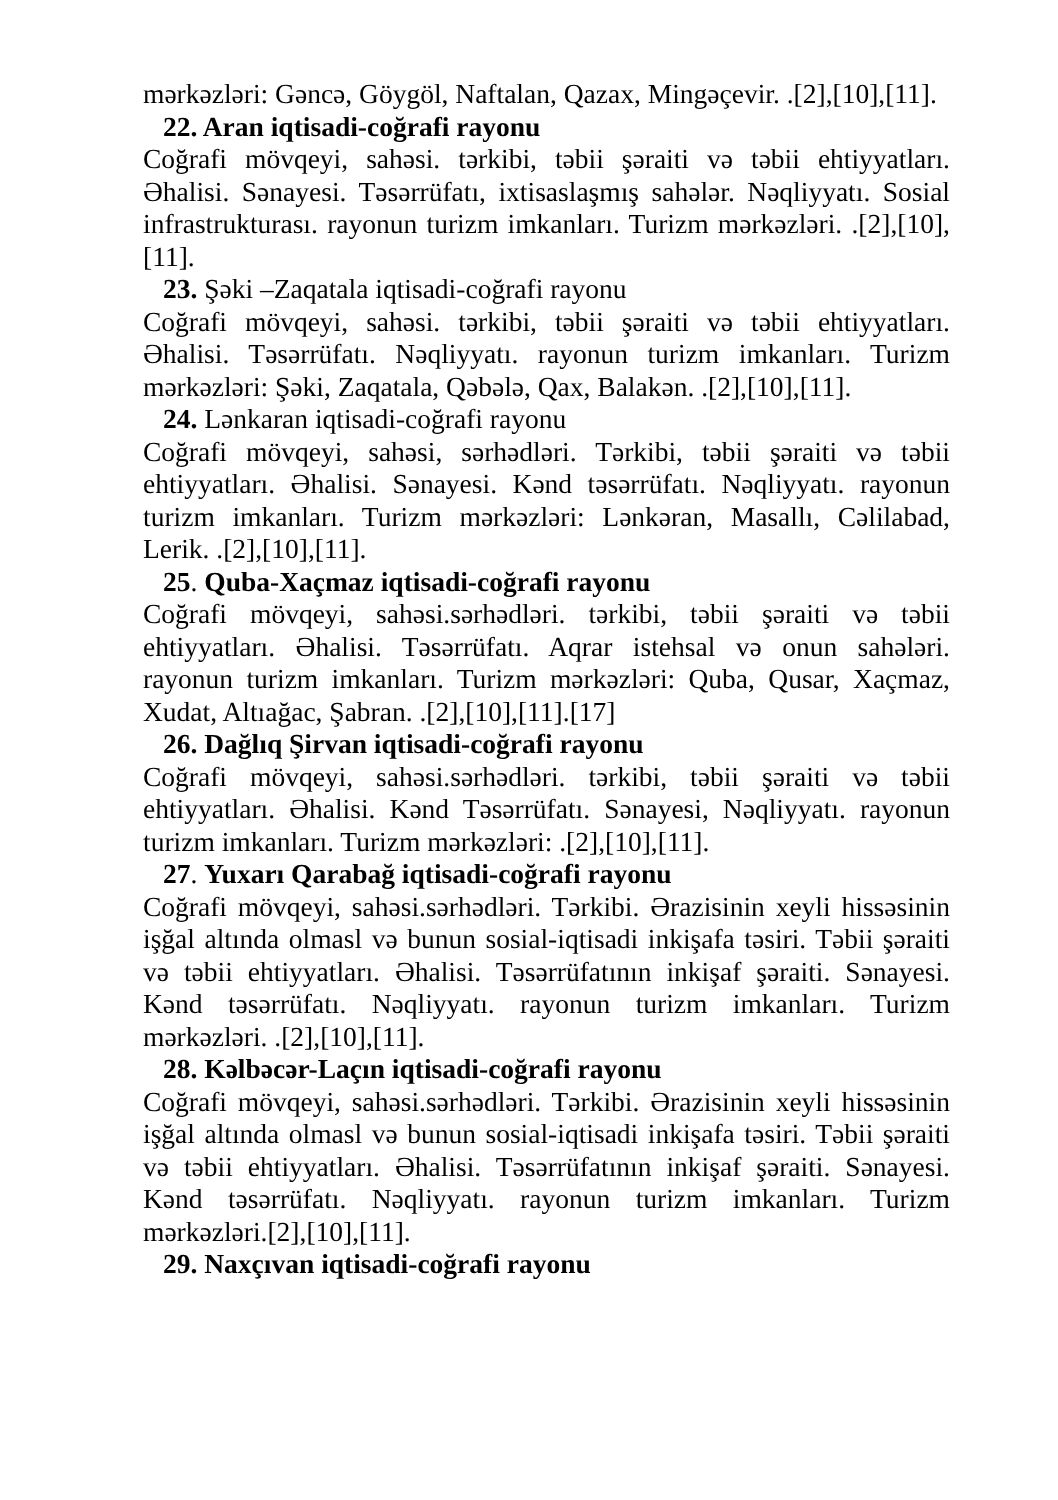mərkəzləri: Gəncə, Göygöl, Naftalan, Qazax, Mingəçevir. .[2],[10],[11].
22. Aran iqtisadi-coğrafi rayonu
Coğrafi mövqeyi, sahəsi. tərkibi, təbii şəraiti və təbii ehtiyyatları. Əhalisi. Sənayesi. Təsərrüfatı, ixtisaslaşmış sahələr. Nəqliyyatı. Sosial infrastrukturası. rayonun turizm imkanları. Turizm mərkəzləri. .[2],[10],[11].
23. Şəki –Zaqatala iqtisadi-coğrafi rayonu
Coğrafi mövqeyi, sahəsi. tərkibi, təbii şəraiti və təbii ehtiyyatları. Əhalisi. Təsərrüfatı. Nəqliyyatı. rayonun turizm imkanları. Turizm mərkəzləri: Şəki, Zaqatala, Qəbələ, Qax, Balakən. .[2],[10],[11].
24. Lənkaran iqtisadi-coğrafi rayonu
Coğrafi mövqeyi, sahəsi, sərhədləri. Tərkibi, təbii şəraiti və təbii ehtiyyatları. Əhalisi. Sənayesi. Kənd təsərrüfatı. Nəqliyyatı. rayonun turizm imkanları. Turizm mərkəzləri: Lənkəran, Masallı, Cəlilabad, Lerik. .[2],[10],[11].
25. Quba-Xaçmaz iqtisadi-coğrafi rayonu
Coğrafi mövqeyi, sahəsi.sərhədləri. tərkibi, təbii şəraiti və təbii ehtiyyatları. Əhalisi. Təsərrüfatı. Aqrar istehsal və onun sahələri. rayonun turizm imkanları. Turizm mərkəzləri: Quba, Qusar, Xaçmaz, Xudat, Altıağac, Şabran. .[2],[10],[11].[17]
26. Dağlıq Şirvan iqtisadi-coğrafi rayonu
Coğrafi mövqeyi, sahəsi.sərhədləri. tərkibi, təbii şəraiti və təbii ehtiyyatları. Əhalisi. Kənd Təsərrüfatı. Sənayesi, Nəqliyyatı. rayonun turizm imkanları. Turizm mərkəzləri: .[2],[10],[11].
27. Yuxarı Qarabağ iqtisadi-coğrafi rayonu
Coğrafi mövqeyi, sahəsi.sərhədləri. Tərkibi. Ərazisinin xeyli hissəsinin işğal altında olmasl və bunun sosial-iqtisadi inkişafa təsiri. Təbii şəraiti və təbii ehtiyyatları. Əhalisi. Təsərrüfatının inkişaf şəraiti. Sənayesi. Kənd təsərrüfatı. Nəqliyyatı. rayonun turizm imkanları. Turizm mərkəzləri. .[2],[10],[11].
28. Kəlbəcər-Laçın iqtisadi-coğrafi rayonu
Coğrafi mövqeyi, sahəsi.sərhədləri. Tərkibi. Ərazisinin xeyli hissəsinin işğal altında olmasl və bunun sosial-iqtisadi inkişafa təsiri. Təbii şəraiti və təbii ehtiyyatları. Əhalisi. Təsərrüfatının inkişaf şəraiti. Sənayesi. Kənd təsərrüfatı. Nəqliyyatı. rayonun turizm imkanları. Turizm mərkəzləri.[2],[10],[11].
29. Naxçıvan iqtisadi-coğrafi rayonu